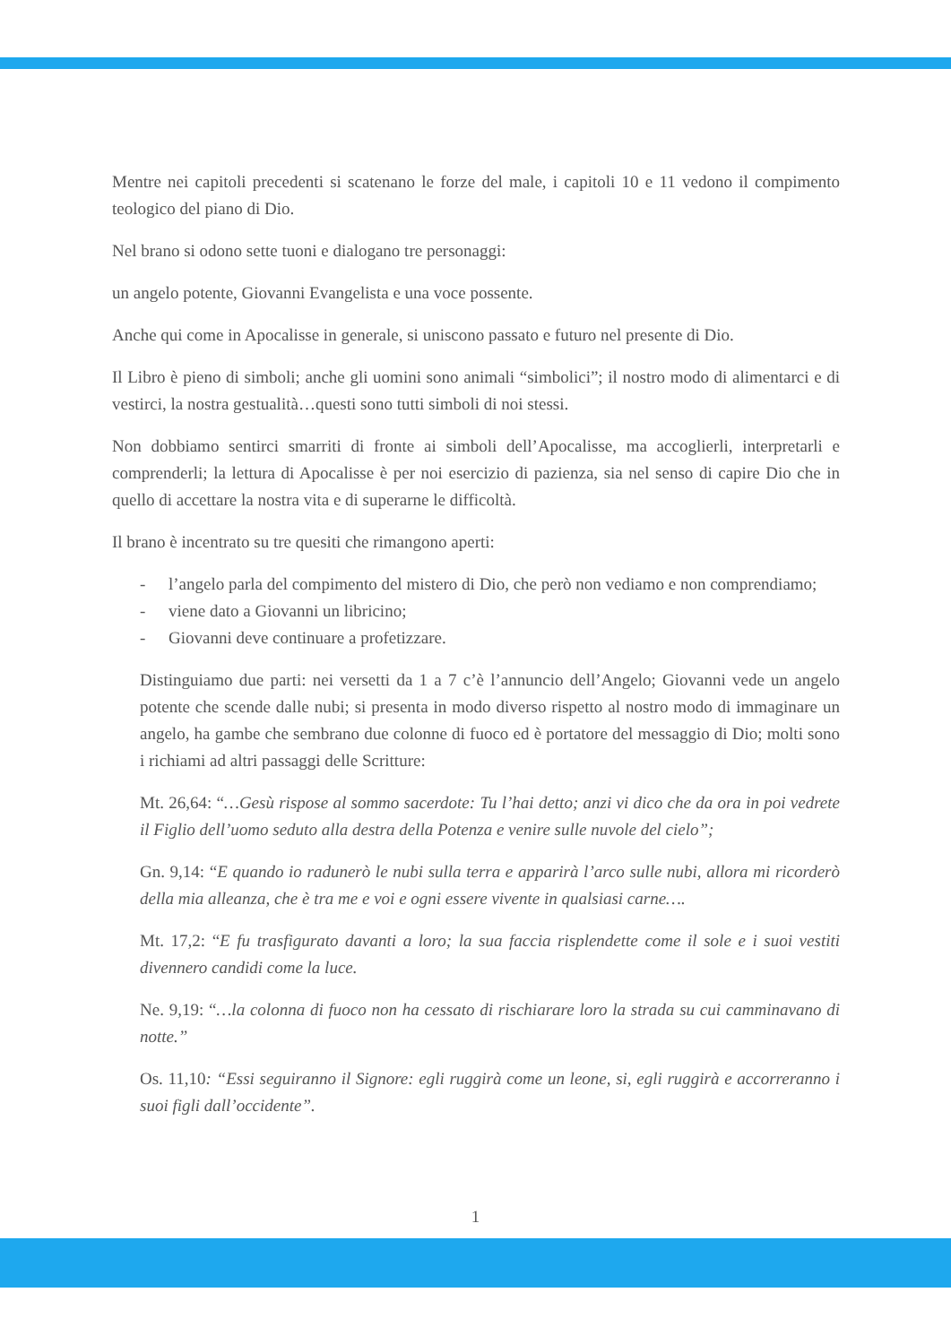Mentre nei capitoli precedenti si scatenano le forze del male, i capitoli 10 e 11 vedono il compimento teologico del piano di Dio.
Nel brano si odono sette tuoni e dialogano tre personaggi:
un angelo potente, Giovanni Evangelista e una voce possente.
Anche qui come in Apocalisse in generale, si uniscono passato e futuro nel presente di Dio.
Il Libro è pieno di simboli; anche gli uomini sono animali “simbolici”; il nostro modo di alimentarci e di vestirci, la nostra gestualità…questi sono tutti simboli di noi stessi.
Non dobbiamo sentirci smarriti di fronte ai simboli dell’Apocalisse, ma accoglierli, interpretarli e comprenderli; la lettura di Apocalisse è per noi esercizio di pazienza, sia nel senso di capire Dio che in quello di accettare la nostra vita e di superarne le difficoltà.
Il brano è incentrato su tre quesiti che rimangono aperti:
- l’angelo parla del compimento del mistero di Dio, che però non vediamo e non comprendiamo;
- viene dato a Giovanni un libricino;
- Giovanni deve continuare a profetizzare.
Distinguiamo due parti: nei versetti da 1 a 7 c’è l’annuncio dell’Angelo; Giovanni vede un angelo potente che scende dalle nubi; si presenta in modo diverso rispetto al nostro modo di immaginare un angelo, ha gambe che sembrano due colonne di fuoco ed è portatore del messaggio di Dio; molti sono i richiami ad altri passaggi delle Scritture:
Mt. 26,64: “…Gesù rispose al sommo sacerdote: Tu l’hai detto; anzi vi dico che da ora in poi vedrete il Figlio dell’uomo seduto alla destra della Potenza e venire sulle nuvole del cielo”;
Gn. 9,14: “E quando io radunerò le nubi sulla terra e apparirà l’arco sulle nubi, allora mi ricorderò della mia alleanza, che è tra me e voi e ogni essere vivente in qualsiasi carne….
Mt. 17,2: “E fu trasfigurato davanti a loro; la sua faccia risplendette come il sole e i suoi vestiti divennero candidi come la luce.
Ne. 9,19: “…la colonna di fuoco non ha cessato di rischiarare loro la strada su cui camminavano di notte.”
Os. 11,10: “Essi seguiranno il Signore: egli ruggirà come un leone, si, egli ruggirà e accorreranno i suoi figli dall’occidente”.
1